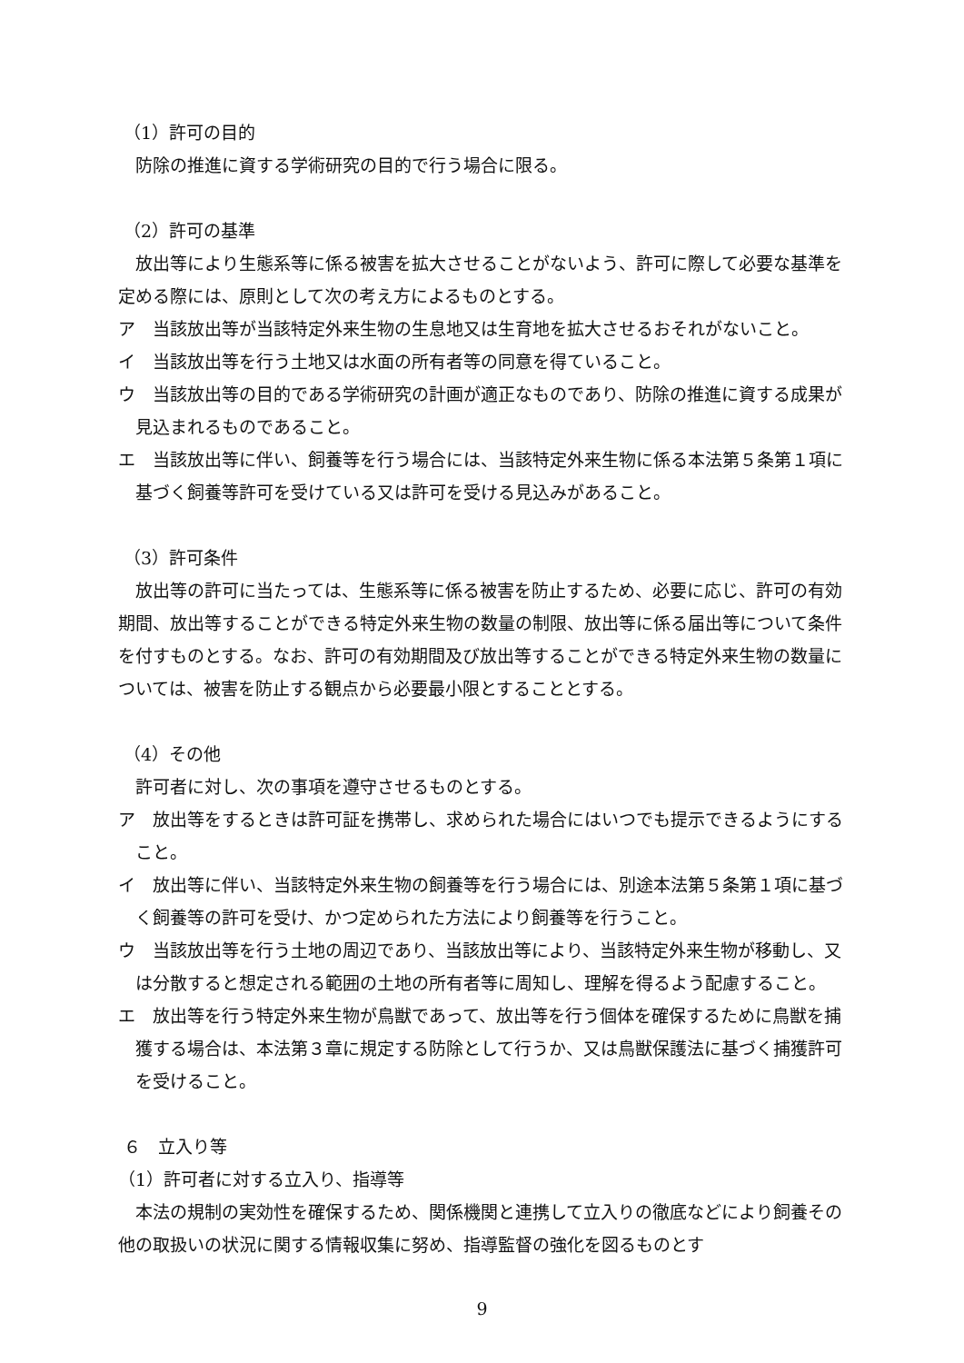（1）許可の目的
防除の推進に資する学術研究の目的で行う場合に限る。
（2）許可の基準
放出等により生態系等に係る被害を拡大させることがないよう、許可に際して必要な基準を定める際には、原則として次の考え方によるものとする。
ア　当該放出等が当該特定外来生物の生息地又は生育地を拡大させるおそれがないこと。
イ　当該放出等を行う土地又は水面の所有者等の同意を得ていること。
ウ　当該放出等の目的である学術研究の計画が適正なものであり、防除の推進に資する成果が見込まれるものであること。
エ　当該放出等に伴い、飼養等を行う場合には、当該特定外来生物に係る本法第５条第１項に基づく飼養等許可を受けている又は許可を受ける見込みがあること。
（3）許可条件
放出等の許可に当たっては、生態系等に係る被害を防止するため、必要に応じ、許可の有効期間、放出等することができる特定外来生物の数量の制限、放出等に係る届出等について条件を付すものとする。なお、許可の有効期間及び放出等することができる特定外来生物の数量については、被害を防止する観点から必要最小限とすることとする。
（4）その他
許可者に対し、次の事項を遵守させるものとする。
ア　放出等をするときは許可証を携帯し、求められた場合にはいつでも提示できるようにすること。
イ　放出等に伴い、当該特定外来生物の飼養等を行う場合には、別途本法第５条第１項に基づく飼養等の許可を受け、かつ定められた方法により飼養等を行うこと。
ウ　当該放出等を行う土地の周辺であり、当該放出等により、当該特定外来生物が移動し、又は分散すると想定される範囲の土地の所有者等に周知し、理解を得るよう配慮すること。
エ　放出等を行う特定外来生物が鳥獣であって、放出等を行う個体を確保するために鳥獣を捕獲する場合は、本法第３章に規定する防除として行うか、又は鳥獣保護法に基づく捕獲許可を受けること。
６　立入り等
（1）許可者に対する立入り、指導等
本法の規制の実効性を確保するため、関係機関と連携して立入りの徹底などにより飼養その他の取扱いの状況に関する情報収集に努め、指導監督の強化を図るものとす
9